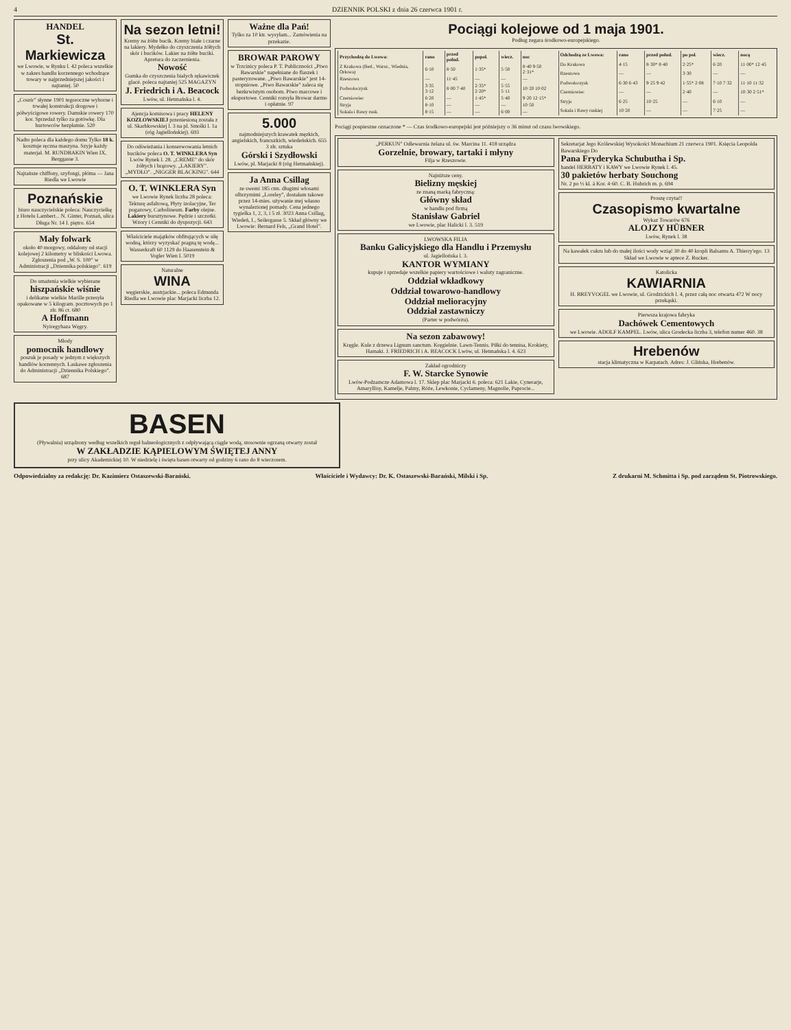4 DZIENNIK POLSKI z dnia 26 czerwca 1901 r.
HANDEL
St. Markiewicza
we Lwowie, w Rynku l. 42 poleca wszelkie w zakres handlu korzennego wchodzące towary w najprzedniejszej jakości i najtaniej. 50
„Courir" słynne 1901 tegoroczne wyborne i trwałej konstrukcji drogowe i półwyścigowe rowery. Damskie rowery 170 kor. Sprzedaż tylko za gotówkę. Dla hurtowców bezpłatnie. 520
Nadto poleca dla każdego domu Tylko 18 k. kosztuje ręczna maszyna. Szyje każdy materjał. M. RUNDBAKIN Wien IX, Berggasse 3.
Najtańsze chiffony, szyfongi, płótna — Jana Riedla we Lwowie
Poznańskie
biuro nauczycielskie poleca: Nauczycielkę z Hotelu Lambert... N. Ginter, Poznań, ulica Długa Nr. 14 I. piętro. 654
Mały folwark
około 40 morgowy, oddalony od stacji kolejowej 2 kilometry w bliskości Lwowa. Zgłoszenia pod „W. S. 100" w Administracji „Dziennika polskiego". 619
Do smażenia wielkie wybierane
hiszpańskie wiśnie
i delikatne wielkie Marille przesyła opakowane w 5 kilogram. pocztowych po 1 złr. 86 ct. 680
A Hoffmann
Nyiregyhaza Węgry.
Młody
pomocnik handlowy
poszuk je posady w jednym z większych handlów korzennych. Łaskawe zgłoszenia do Administracji „Dziennika Polskiego". 687
Na sezon letni!
Kremy na żółte bucik. Kremy białe i czarne na lakiery. Mydełko do czyszczenia żółtych skór i bucików. Lakier na żółte buciki. Apretura do zaczernienia.
Nowość
Gumka do czyszczenia białych rękawiczek glacé. poleca najtaniej 525 MAGAZYN
J. Friedrich i A. Beacock
Lwów, ul. Hetmańska l. 4.
Ajencja komisowa i pracy HELENY KOZŁOWSKIEJ przeniesioną została z ul. Skarbkowskiej l. 3 na pl. Smolki l. 1a (róg Jagiellońskiej). 693
Do odświeżania i konserwowania letnich bucików poleca O. T. WINKLERA Syn Lwów Rynek l. 28. „CREME" do skór żółtych i brązowy. „LAKIERY". „MYDŁO". „NIGGER BLACKING". 644
O. T. WINKLERA Syn
we Lwowie Rynek liczba 28 poleca: Tekturę asfaltową, Płyty izolacyjne, Ter pogazowy, Carbolineum. Farby olejne. Lakiery bursztynowe. Pędzie i szczotki. Wzory i Cenniki do dyspozycji. 643
Właściciele majątków obfitujących w siłę wodną, którzy wyzyskać pragną tę wodę... Wasserkraft 60 1129 do Haasenstein & Vogler Wien I. 5019
Naturalne
WINA
węgierskie, austrjackie... poleca Edmunda Riedla we Lwowie plac Marjacki liczba 12.
Ważne dla Pań!
Tylko za 10 ktr. wysyłam... Zamówienia na przekazie.
BROWAR PAROWY
w Trzcinicy poleca P. T. Publiczności „Piwo Bawarskie" napełniane do flaszek i pasteryzowane. „Piwo Bawarskie" jest 14-stopniowe. „Piwo Bawarskie" zaleca się bezkrwistym osobom. Piwo marcowe i eksportowe. Cenniki rozsyła Browar darmo i opłatnie. 97
5.000
najmodniejszych krawatek męzkich, angielskich, francuzkich, wiedeńskich. 655 3 złr. sztuka
Górski i Szydłowski
Lwów, pl. Marjacki 8 (róg Hetmańskiej).
Ja Anna Csillag
ze swemi 185 ctm. długimi włosami olbrzymimi „Loreley", dostałam takowe przez 14-mies. używanie mej własno wynalezionej pomady. Cena jednego tygielka 1, 2, 3, i 5 zł. 3023 Anna Csillag, Wiedeń, I., Seilergasse 5. Skład główny we Lwowie: Bernard Fels, „Grand Hotel".
Pociągi kolejowe od 1 maja 1901.
Podług zegara środkowo-europejskiego.
| Przychodzą do Lwowa: | rano | przed połud. | popoł. | wiecz. | noc |
| --- | --- | --- | --- | --- | --- |
| Z Krakowa (Berl., Warsz., Wiednia, Orłowa) | 6·10 | 8·50 | 1·35* | 5·50 | 8·40 9·50 2·31* |
| Rzeszowa | — | 11·45 | — | — | — |
| Podwołoczysk | 3·35 3·12 | 8·00 7·40 | 2·35* 2·20* | 5·55 5·11 | 10·20 10·02 |
| Czerniowiec | 6·20 | — | 1·45* | 5·40 | 9·20 12·15* |
| Stryja | 8·10 | — | — | — | 10·50 |
| Sokala i Rawy rusk. | 8·15 | — | — | 6·00 | — |
| Odchodzą ze Lwowa: | rano | przed połud. | po poł. | wiecz. | nocą |
| --- | --- | --- | --- | --- | --- |
| Do Krakowa | 4·15 | 8·30* 8·40 | 2·25* | 6·20 | 11·00* 12·45 |
| Rzeszowa | — | — | 3·30 | — | — |
| Podwołoczysk | 6·30 6·43 | 9·25 9·42 | 1·55* 2·08 | 7·10 7·32 | 11·10 11·32 |
| Czerniowiec | — | — | 2·40 | — | 10·30 2·51* |
| Stryja | 6·25 | 10·25 | — | 6·10 | — |
| Sokala i Rawy ruskiej | 10·20 | — | — | 7·25 | — |
Pociągi pospieszne oznaczone * — Czas środkowo-europejski jest późniejszy o 36 minut od czasu lwowskiego.
„PERKUN" Odlewarnia żelaza ul. św. Marcina 11. 418 urządza
Gorzelnie, browary, tartaki i młyny
Filja w Rzeszowie.
Najniższe ceny.
Bielizny męskiej
ze znaną marką fabryczną:
Główny skład
w handlu pod firmą
Stanisław Gabriel
we Lwowie, plac Halicki l. 3. 519
LWOWSKA FILIA
Banku Galicyjskiego dla Handlu i Przemysłu
ul. Jagiellońska l. 3.
KANTOR WYMIANY
kupuje i sprzedaje wszelkie papiery wartościowe i waluty zagraniczne.
Oddział wkładkowy
Oddział towarowo-handlowy
Oddział melioracyjny
Oddział zastawniczy
(Parter w podwórzu).
Na sezon zabawowy!
Kręgle. Kule z drzewa Lignum sanctum. Kręgielnie. Lawn-Tennis. Piłki do tennisa, Krokiety, Hamaki. J. FRIEDRICH i A. BEACOCK Lwów, ul. Hetmańska l. 4. 623
Zakład ogrodniczy
F. W. Starcke Synowie
Lwów-Podzamcze Adamowa l. 17. Sklep plac Marjacki 6. poleca: 621 Lakie, Cynerarje, Amaryllisy, Kamelje, Palmy, Róże, Lewkonie, Cyclameny, Magnolie, Paprocie...
Sekretarjat Jego Królewskiej Wysokości Monachium 21 czerwca 1901. Księcia Leopolda Bawarskiego Do
Pana Fryderyka Schubutha i Sp.
handel HERBATY i KAWY we Lwowie Rynek l. 45.
30 pakietów herbaty Souchong
Nr. 2 po ½ kl. à Kor. 4·60. C. B. Hubrich m. p. 694
Proszę czytać!
Czasopismo kwartalne
Wykaz Towarów 676
ALOJZY HÜBNER
Lwów, Rynek l. 38
Na kawałek cukru lub do małej ilości wody wziąć 30 do 40 kropli Balsamu A. Thierry'ego. 13 Skład we Lwowie w aptece Z. Rucker.
Katolicka
KAWIARNIA
H. BREYVOGEL we Lwowie, ul. Grodzickich l. 4, przez całą noc otwarta 472 W nocy przekąski.
Pierwsza krajowa fabryka
Dachówek Cementowych
we Lwowie. ADOLF KAMPEL. Lwów, ulica Grodecka liczba 3, telefon numer 460. 38
Hrebenów
stacja klimatyczna w Karpatach. Adres: J. Glińska, Hrebenów.
BASEN
(Pływalnia) urządzony według wszelkich reguł balneologicznych z odpływającą ciągle wodą, stosownie ogrzaną otwarty został
W ZAKŁADZIE KĄPIELOWYM ŚWIĘTEJ ANNY
przy ulicy Akademickiej 10. W niedzielę i święta basen otwarty od godziny 6 rano do 8 wieczorem.
Odpowiedzialny za redakcję: Dr. Kazimierz Ostaszewski-Barański. Właściciele i Wydawcy: Dr. K. Ostaszewski-Barański, Milski i Sp. Z drukarni M. Schmitta i Sp. pod zarządem St. Piotrowskiego.